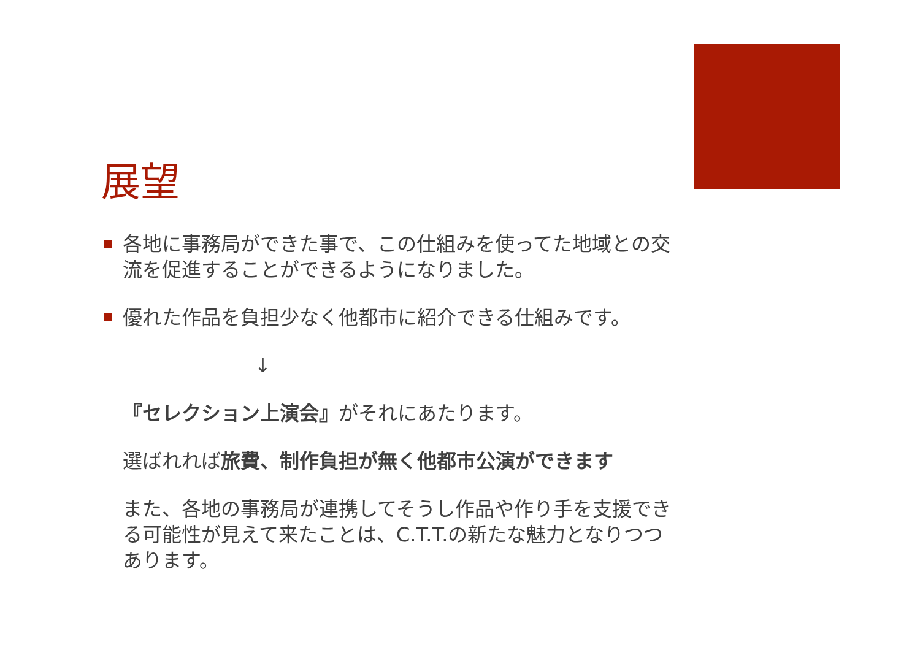展望
各地に事務局ができた事で、この仕組みを使ってた地域との交流を促進することができるようになりました。
優れた作品を負担少なく他都市に紹介できる仕組みです。
↓
『セレクション上演会』がそれにあたります。
選ばれれば旅費、制作負担が無く他都市公演ができます
また、各地の事務局が連携してそうし作品や作り手を支援できる可能性が見えて来たことは、C.T.T.の新たな魅力となりつつあります。